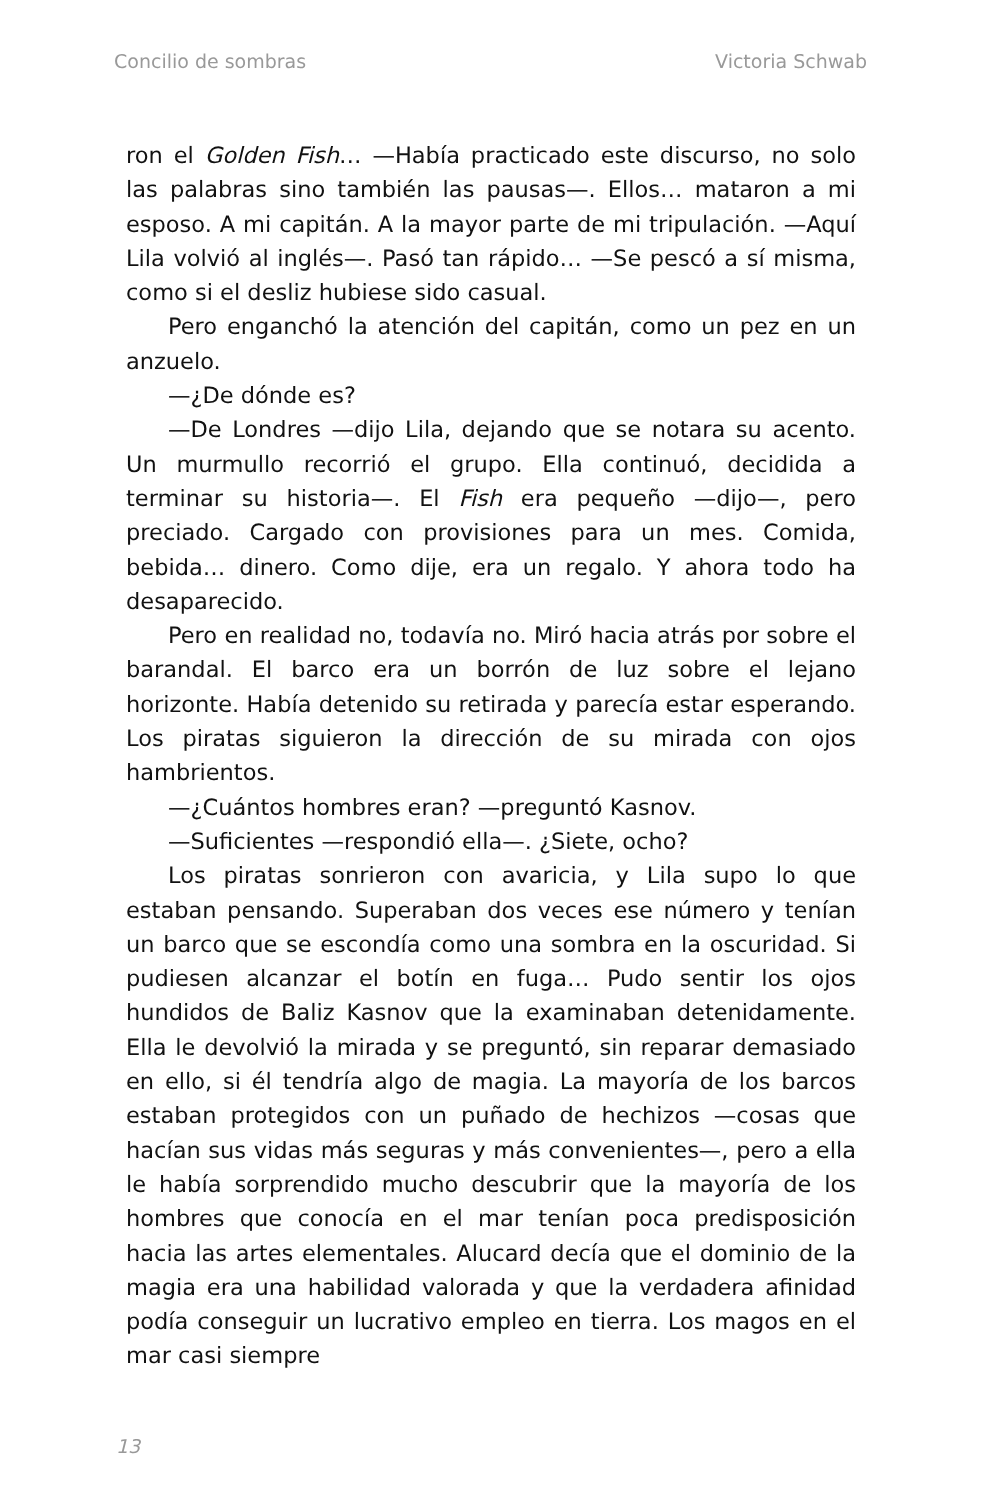Concilio de sombras Victoria Schwab
ron el Golden Fish… —Había practicado este discurso, no solo las palabras sino también las pausas—. Ellos… mataron a mi esposo. A mi capitán. A la mayor parte de mi tripulación. —Aquí Lila volvió al inglés—. Pasó tan rápido… —Se pescó a sí misma, como si el desliz hubiese sido casual.
Pero enganchó la atención del capitán, como un pez en un anzuelo.
—¿De dónde es?
—De Londres —dijo Lila, dejando que se notara su acento. Un murmullo recorrió el grupo. Ella continuó, decidida a terminar su historia—. El Fish era pequeño —dijo—, pero preciado. Cargado con provisiones para un mes. Comida, bebida… dinero. Como dije, era un regalo. Y ahora todo ha desaparecido.
Pero en realidad no, todavía no. Miró hacia atrás por sobre el barandal. El barco era un borrón de luz sobre el lejano horizonte. Había detenido su retirada y parecía estar esperando. Los piratas siguieron la dirección de su mirada con ojos hambrientos.
—¿Cuántos hombres eran? —preguntó Kasnov.
—Suficientes —respondió ella—. ¿Siete, ocho?
Los piratas sonrieron con avaricia, y Lila supo lo que estaban pensando. Superaban dos veces ese número y tenían un barco que se escondía como una sombra en la oscuridad. Si pudiesen alcanzar el botín en fuga… Pudo sentir los ojos hundidos de Baliz Kasnov que la examinaban detenidamente. Ella le devolvió la mirada y se preguntó, sin reparar demasiado en ello, si él tendría algo de magia. La mayoría de los barcos estaban protegidos con un puñado de hechizos —cosas que hacían sus vidas más seguras y más convenientes—, pero a ella le había sorprendido mucho descubrir que la mayoría de los hombres que conocía en el mar tenían poca predisposición hacia las artes elementales. Alucard decía que el dominio de la magia era una habilidad valorada y que la verdadera afinidad podía conseguir un lucrativo empleo en tierra. Los magos en el mar casi siempre
13